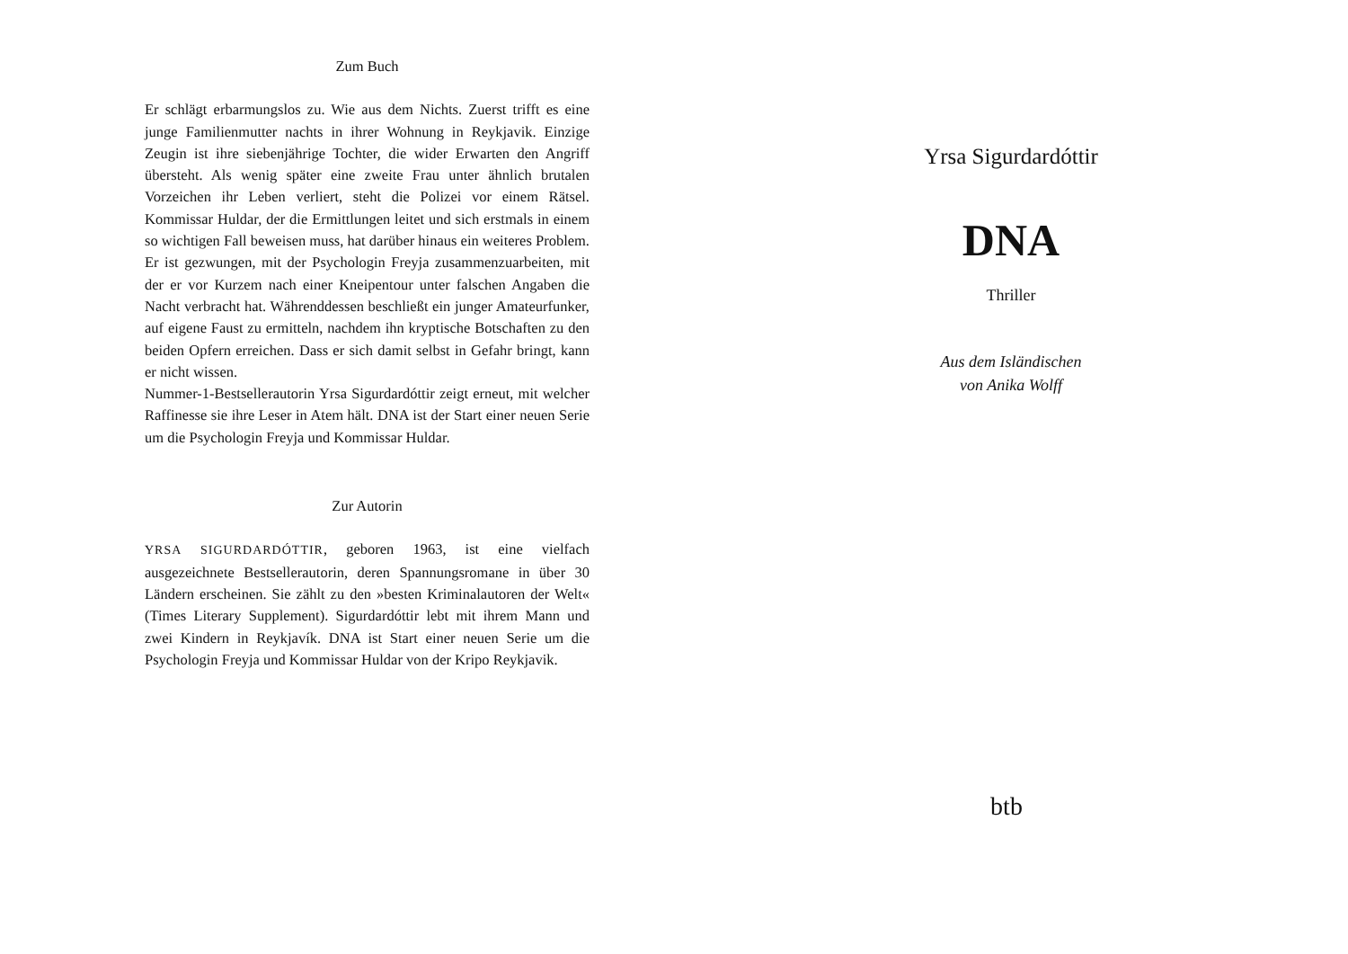Zum Buch
Er schlägt erbarmungslos zu. Wie aus dem Nichts. Zuerst trifft es eine junge Familienmutter nachts in ihrer Wohnung in Reykjavik. Einzige Zeugin ist ihre siebenjährige Tochter, die wider Erwarten den Angriff übersteht. Als wenig später eine zweite Frau unter ähnlich brutalen Vorzeichen ihr Leben verliert, steht die Polizei vor einem Rätsel. Kommissar Huldar, der die Ermittlungen leitet und sich erstmals in einem so wichtigen Fall beweisen muss, hat darüber hinaus ein weiteres Problem. Er ist gezwungen, mit der Psychologin Freyja zusammenzuarbeiten, mit der er vor Kurzem nach einer Kneipentour unter falschen Angaben die Nacht verbracht hat. Währenddessen beschließt ein junger Amateurfunker, auf eigene Faust zu ermitteln, nachdem ihn kryptische Botschaften zu den beiden Opfern erreichen. Dass er sich damit selbst in Gefahr bringt, kann er nicht wissen.
Nummer-1-Bestsellerautorin Yrsa Sigurdardóttir zeigt erneut, mit welcher Raffinesse sie ihre Leser in Atem hält. DNA ist der Start einer neuen Serie um die Psychologin Freyja und Kommissar Huldar.
Zur Autorin
YRSA SIGURDARDÓTTIR, geboren 1963, ist eine vielfach ausgezeichnete Bestsellerautorin, deren Spannungsromane in über 30 Ländern erscheinen. Sie zählt zu den »besten Kriminalautoren der Welt« (Times Literary Supplement). Sigurdardóttir lebt mit ihrem Mann und zwei Kindern in Reykjavík. DNA ist Start einer neuen Serie um die Psychologin Freyja und Kommissar Huldar von der Kripo Reykjavik.
Yrsa Sigurdardóttir
DNA
Thriller
Aus dem Isländischen
von Anika Wolff
btb